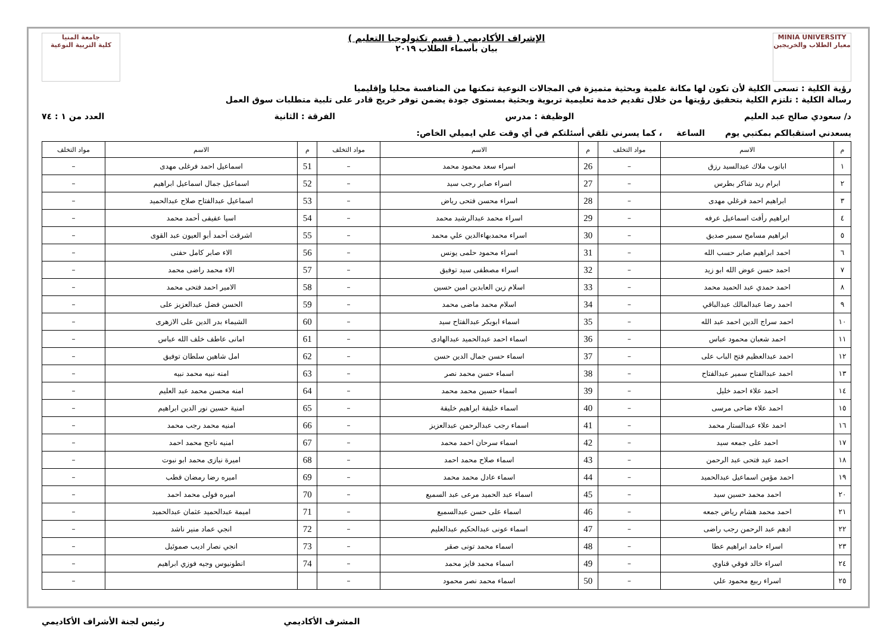MINIA UNIVERSITY
معيار الطلاب والخريجين
الإشراف الأكاديمي ( قسم تكنولوجيا التعليم )
بيان بأسماء الطلاب ٢٠١٩
جامعة المنيا
كلية التربية النوعية
رؤية الكلية : تسعى الكلية لأن تكون لها مكانة علمية وبحثية متميزة في المجالات النوعية تمكنها من المنافسة محليا وإقليميا
رسالة الكلية : تلتزم الكلية بتحقيق رؤيتها من خلال تقديم خدمة تعليمية تربوية وبحثية بمستوى جودة يضمن توفر خريج قادر على تلبية متطلبات سوق العمل
د/ سعودي صالح عبد العليم الوظيفة : مدرس الفرقة : الثانية العدد من ١ : ٧٤
يسعدني استقبالكم بمكتبي يوم الساعة ، كما يسرني تلقي أسئلتكم في أي وقت علي ايميلي الخاص:
| م | الاسم | مواد التخلف | م | الاسم | مواد التخلف | م | الاسم | مواد التخلف |
| --- | --- | --- | --- | --- | --- | --- | --- | --- |
| ١ | ابانوب ملاك عبدالسيد رزق | – | 26 | اسراء سعد محمود محمد | – | 51 | اسماعيل احمد فرغلى مهدى | – |
| ٢ | ابرام ريد شاكر بطرس | – | 27 | اسراء صابر رجب سيد | – | 52 | اسماعيل جمال اسماعيل ابراهيم | – |
| ٣ | ابراهيم احمد فرغلي مهدى | – | 28 | اسراء محسن فتحى رياض | – | 53 | اسماعيل عبدالفتاح صلاح عبدالحميد | – |
| ٤ | ابراهيم رأفت اسماعيل عرفه | – | 29 | اسراء محمد عبدالرشيد محمد | – | 54 | اسيا عفيفى أحمد محمد | – |
| ٥ | ابراهيم مسامح سمير صديق | – | 30 | اسراء محمدبهاءالدين علي محمد | – | 55 | اشرقت أحمد أبو العيون عبد القوى | – |
| ٦ | احمد ابراهيم صابر حسب الله | – | 31 | اسراء محمود حلمى يونس | – | 56 | الاء صابر كامل حفنى | – |
| ٧ | احمد حسن عوض الله ابو زيد | – | 32 | اسراء مصطفى سيد توفيق | – | 57 | الاء محمد راضى محمد | – |
| ٨ | احمد حمدي عبد الحميد محمد | – | 33 | اسلام زين العابدين امين حسين | – | 58 | الامير احمد فتحى محمد | – |
| ٩ | احمد رضا عبدالمالك عبدالباقي | – | 34 | اسلام محمد ماضى محمد | – | 59 | الحسن فضل عبدالعزيز على | – |
| ١٠ | احمد سراج الدين احمد عبد الله | – | 35 | اسماء ابوبكر عبدالفتاح سيد | – | 60 | الشيماء بدر الدين على الازهرى | – |
| ١١ | احمد شعبان محمود عباس | – | 36 | اسماء احمد عبدالحميد عبدالهادى | – | 61 | امانى عاطف خلف الله عباس | – |
| ١٢ | احمد عبدالعظيم فتح الباب على | – | 37 | اسماء حسن جمال الدين حسن | – | 62 | امل شاهين سلطان توفيق | – |
| ١٣ | احمد عبدالفتاح سمير عبدالفتاح | – | 38 | اسماء حسن محمد نصر | – | 63 | امنه نبيه محمد نبيه | – |
| ١٤ | احمد علاء احمد خليل | – | 39 | اسماء حسين محمد محمد | – | 64 | امنه محسن محمد عبد العليم | – |
| ١٥ | احمد علاء ضاحى مرسى | – | 40 | اسماء خليفة ابراهيم خليفة | – | 65 | امنية حسين نور الدين ابراهيم | – |
| ١٦ | احمد علاء عبدالستار محمد | – | 41 | اسماء رجب عبدالرحمن عبدالعزيز | – | 66 | امنيه محمد رجب محمد | – |
| ١٧ | احمد على جمعه سيد | – | 42 | اسماء سرحان احمد محمد | – | 67 | امنيه ناجح محمد احمد | – |
| ١٨ | احمد عيد فتحى عبد الرحمن | – | 43 | اسماء صلاح محمد احمد | – | 68 | اميرة نيازى محمد ابو نبوت | – |
| ١٩ | احمد مؤمن اسماعيل عبدالحميد | – | 44 | اسماء عادل محمد محمد | – | 69 | اميره رضا رمضان قطب | – |
| ٢٠ | احمد محمد حسين سيد | – | 45 | اسماء عبد الحميد مرعى عبد السميع | – | 70 | اميره فولى محمد احمد | – |
| ٢١ | احمد محمد هشام رياض جمعه | – | 46 | اسماء على حسن عبدالسميع | – | 71 | اميمة عبدالحميد عثمان عبدالحميد | – |
| ٢٢ | ادهم عبد الرحمن رجب راضى | – | 47 | اسماء عونى عبدالحكيم عبدالعليم | – | 72 | انجي عماد منير ناشد | – |
| ٢٣ | اسراء حامد ابراهيم عطا | – | 48 | اسماء محمد تونى صقر | – | 73 | انجي نصار اديب صموئيل | – |
| ٢٤ | اسراء خالد فوقي قناوي | – | 49 | اسماء محمد فايز محمد | – | 74 | انطونيوس وجيه فوزي ابراهيم | – |
| ٢٥ | اسراء ربيع محمود علي | – | 50 | اسماء محمد نصر محمود | – | | | – |
رئيس لجنة الأشراف الأكاديمي المشرف الأكاديمي